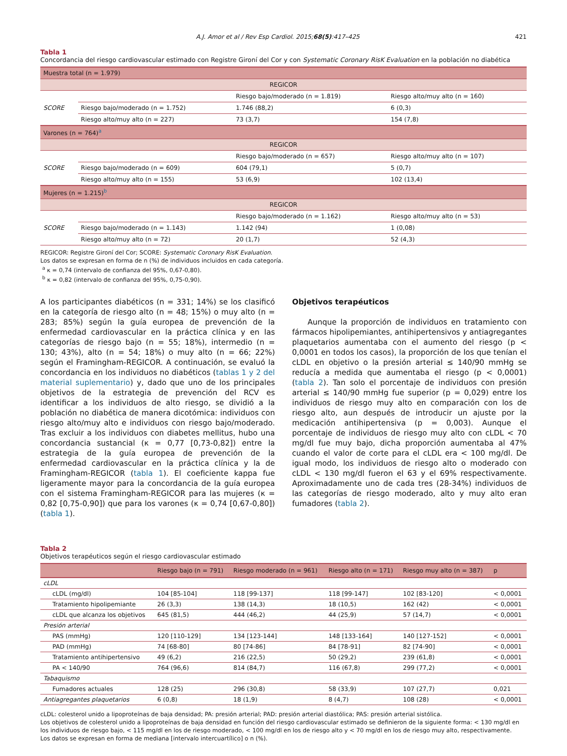A.J. Amor et al / Rev Esp Cardiol. 2015;68(5):417–425 421
Tabla 1
Concordancia del riesgo cardiovascular estimado con Registre Gironí del Cor y con Systematic Coronary RisK Evaluation en la población no diabética
| Muestra total (n = 1.979) | | | |
| REGICOR | | | |
| | | Riesgo bajo/moderado (n = 1.819) | Riesgo alto/muy alto (n = 160) |
| SCORE | Riesgo bajo/moderado (n = 1.752) | 1.746 (88,2) | 6 (0,3) |
| | Riesgo alto/muy alto (n = 227) | 73 (3,7) | 154 (7,8) |
| Varones (n = 764)<sup>a</sup> | | | |
| REGICOR | | | |
| | | Riesgo bajo/moderado (n = 657) | Riesgo alto/muy alto (n = 107) |
| SCORE | Riesgo bajo/moderado (n = 609) | 604 (79,1) | 5 (0,7) |
| | Riesgo alto/muy alto (n = 155) | 53 (6,9) | 102 (13,4) |
| Mujeres (n = 1.215)<sup>b</sup> | | | |
| REGICOR | | | |
| | | Riesgo bajo/moderado (n = 1.162) | Riesgo alto/muy alto (n = 53) |
| SCORE | Riesgo bajo/moderado (n = 1.143) | 1.142 (94) | 1 (0,08) |
| | Riesgo alto/muy alto (n = 72) | 20 (1,7) | 52 (4,3) |
REGICOR: Registre Gironí del Cor; SCORE: Systematic Coronary RisK Evaluation.
Los datos se expresan en forma de n (%) de individuos incluidos en cada categoría.
<sup>a</sup> κ = 0,74 (intervalo de confianza del 95%, 0,67-0,80).
<sup>b</sup> κ = 0,82 (intervalo de confianza del 95%, 0,75-0,90).
A los participantes diabéticos (n = 331; 14%) se los clasificó en la categoría de riesgo alto (n = 48; 15%) o muy alto (n = 283; 85%) según la guía europea de prevención de la enfermedad cardiovascular en la práctica clínica y en las categorías de riesgo bajo (n = 55; 18%), intermedio (n = 130; 43%), alto (n = 54; 18%) o muy alto (n = 66; 22%) según el Framingham-REGICOR. A continuación, se evaluó la concordancia en los individuos no diabéticos (tablas 1 y 2 del material suplementario) y, dado que uno de los principales objetivos de la estrategia de prevención del RCV es identificar a los individuos de alto riesgo, se dividió a la población no diabética de manera dicotómica: individuos con riesgo alto/muy alto e individuos con riesgo bajo/moderado. Tras excluir a los individuos con diabetes mellitus, hubo una concordancia sustancial (κ = 0,77 [0,73-0,82]) entre la estrategia de la guía europea de prevención de la enfermedad cardiovascular en la práctica clínica y la de Framingham-REGICOR (tabla 1). El coeficiente kappa fue ligeramente mayor para la concordancia de la guía europea con el sistema Framingham-REGICOR para las mujeres (κ = 0,82 [0,75-0,90]) que para los varones (κ = 0,74 [0,67-0,80]) (tabla 1).
Objetivos terapéuticos
Aunque la proporción de individuos en tratamiento con fármacos hipolipemiantes, antihipertensivos y antiagregantes plaquetarios aumentaba con el aumento del riesgo (p < 0,0001 en todos los casos), la proporción de los que tenían el cLDL en objetivo o la presión arterial ≤ 140/90 mmHg se reducía a medida que aumentaba el riesgo (p < 0,0001) (tabla 2). Tan solo el porcentaje de individuos con presión arterial ≤ 140/90 mmHg fue superior (p = 0,029) entre los individuos de riesgo muy alto en comparación con los de riesgo alto, aun después de introducir un ajuste por la medicación antihipertensiva (p = 0,003). Aunque el porcentaje de individuos de riesgo muy alto con cLDL < 70 mg/dl fue muy bajo, dicha proporción aumentaba al 47% cuando el valor de corte para el cLDL era < 100 mg/dl. De igual modo, los individuos de riesgo alto o moderado con cLDL < 130 mg/dl fueron el 63 y el 69% respectivamente. Aproximadamente uno de cada tres (28-34%) individuos de las categorías de riesgo moderado, alto y muy alto eran fumadores (tabla 2).
Tabla 2
Objetivos terapéuticos según el riesgo cardiovascular estimado
| | Riesgo bajo (n = 791) | Riesgo moderado (n = 961) | Riesgo alto (n = 171) | Riesgo muy alto (n = 387) | p |
| --- | --- | --- | --- | --- | --- |
| cLDL | | | | | |
| cLDL (mg/dl) | 104 [85-104] | 118 [99-137] | 118 [99-147] | 102 [83-120] | < 0,0001 |
| Tratamiento hipolipemiante | 26 (3,3) | 138 (14,3) | 18 (10,5) | 162 (42) | < 0,0001 |
| cLDL que alcanza los objetivos | 645 (81,5) | 444 (46,2) | 44 (25,9) | 57 (14,7) | < 0,0001 |
| Presión arterial | | | | | |
| PAS (mmHg) | 120 [110-129] | 134 [123-144] | 148 [133-164] | 140 [127-152] | < 0,0001 |
| PAD (mmHg) | 74 [68-80] | 80 [74-86] | 84 [78-91] | 82 [74-90] | < 0,0001 |
| Tratamiento antihipertensivo | 49 (6,2) | 216 (22,5) | 50 (29,2) | 239 (61,8) | < 0,0001 |
| PA < 140/90 | 764 (96,6) | 814 (84,7) | 116 (67,8) | 299 (77,2) | < 0,0001 |
| Tabaquismo | | | | | |
| Fumadores actuales | 128 (25) | 296 (30,8) | 58 (33,9) | 107 (27,7) | 0,021 |
| Antiagregantes plaquetarios | 6 (0,8) | 18 (1,9) | 8 (4,7) | 108 (28) | < 0,0001 |
cLDL: colesterol unido a lipoproteínas de baja densidad; PA: presión arterial; PAD: presión arterial diastólica; PAS: presión arterial sistólica.
Los objetivos de colesterol unido a lipoproteínas de baja densidad en función del riesgo cardiovascular estimado se definieron de la siguiente forma: < 130 mg/dl en los individuos de riesgo bajo, < 115 mg/dl en los de riesgo moderado, < 100 mg/dl en los de riesgo alto y < 70 mg/dl en los de riesgo muy alto, respectivamente.
Los datos se expresan en forma de mediana [intervalo intercuartílico] o n (%).